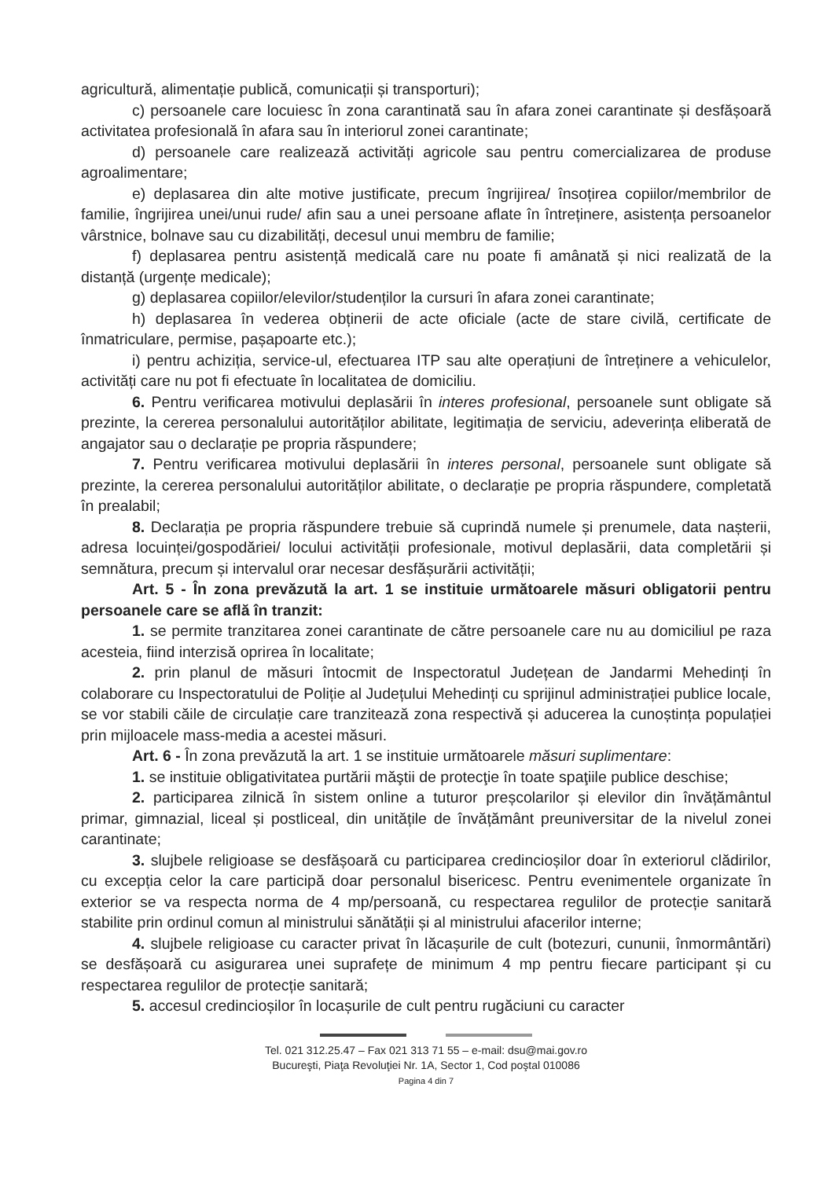agricultură, alimentație publică, comunicații și transporturi);
c) persoanele care locuiesc în zona carantinată sau în afara zonei carantinate și desfășoară activitatea profesională în afara sau în interiorul zonei carantinate;
d) persoanele care realizează activități agricole sau pentru comercializarea de produse agroalimentare;
e) deplasarea din alte motive justificate, precum îngrijirea/ însoțirea copiilor/membrilor de familie, îngrijirea unei/unui rude/ afin sau a unei persoane aflate în întreținere, asistența persoanelor vârstnice, bolnave sau cu dizabilități, decesul unui membru de familie;
f) deplasarea pentru asistență medicală care nu poate fi amânată și nici realizată de la distanță (urgențe medicale);
g) deplasarea copiilor/elevilor/studenților la cursuri în afara zonei carantinate;
h) deplasarea în vederea obținerii de acte oficiale (acte de stare civilă, certificate de înmatriculare, permise, pașapoarte etc.);
i) pentru achiziția, service-ul, efectuarea ITP sau alte operațiuni de întreținere a vehiculelor, activități care nu pot fi efectuate în localitatea de domiciliu.
6. Pentru verificarea motivului deplasării în interes profesional, persoanele sunt obligate să prezinte, la cererea personalului autorităților abilitate, legitimația de serviciu, adeverința eliberată de angajator sau o declarație pe propria răspundere;
7. Pentru verificarea motivului deplasării în interes personal, persoanele sunt obligate să prezinte, la cererea personalului autorităților abilitate, o declarație pe propria răspundere, completată în prealabil;
8. Declarația pe propria răspundere trebuie să cuprindă numele și prenumele, data nașterii, adresa locuinței/gospodăriei/ locului activității profesionale, motivul deplasării, data completării și semnătura, precum și intervalul orar necesar desfășurării activității;
Art. 5 - În zona prevăzută la art. 1 se instituie următoarele măsuri obligatorii pentru persoanele care se află în tranzit:
1. se permite tranzitarea zonei carantinate de către persoanele care nu au domiciliul pe raza acesteia, fiind interzisă oprirea în localitate;
2. prin planul de măsuri întocmit de Inspectoratul Județean de Jandarmi Mehedinți în colaborare cu Inspectoratului de Poliție al Județului Mehedinți cu sprijinul administrației publice locale, se vor stabili căile de circulație care tranzitează zona respectivă și aducerea la cunoștința populației prin mijloacele mass-media a acestei măsuri.
Art. 6 - În zona prevăzută la art. 1 se instituie următoarele măsuri suplimentare:
1. se instituie obligativitatea purtării măştii de protecţie în toate spaţiile publice deschise;
2. participarea zilnică în sistem online a tuturor preșcolarilor și elevilor din învățământul primar, gimnazial, liceal și postliceal, din unitățile de învățământ preuniversitar de la nivelul zonei carantinate;
3. slujbele religioase se desfășoară cu participarea credincioșilor doar în exteriorul clădirilor, cu excepția celor la care participă doar personalul bisericesc. Pentru evenimentele organizate în exterior se va respecta norma de 4 mp/persoană, cu respectarea regulilor de protecție sanitară stabilite prin ordinul comun al ministrului sănătății și al ministrului afacerilor interne;
4. slujbele religioase cu caracter privat în lăcașurile de cult (botezuri, cununii, înmormântări) se desfășoară cu asigurarea unei suprafețe de minimum 4 mp pentru fiecare participant și cu respectarea regulilor de protecție sanitară;
5. accesul credincioșilor în locașurile de cult pentru rugăciuni cu caracter
Tel. 021 312.25.47 – Fax 021 313 71 55 – e-mail: dsu@mai.gov.ro
Bucureşti, Piaţa Revoluţiei Nr. 1A, Sector 1, Cod poştal 010086
Pagina 4 din 7